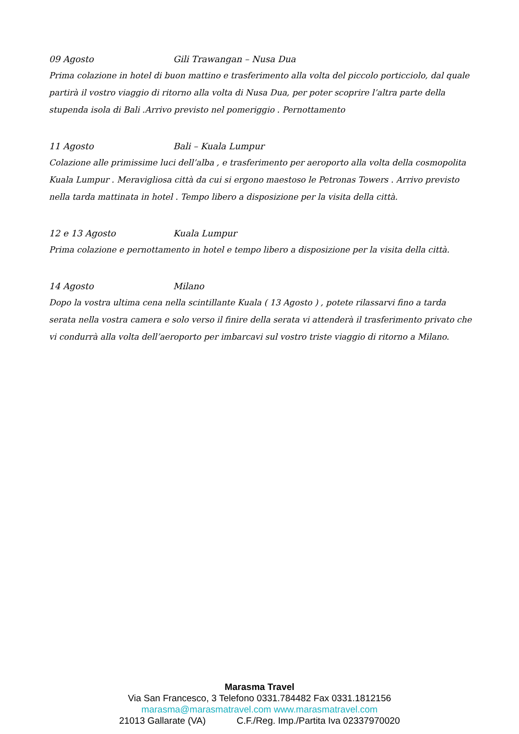09 Agosto Gili Trawangan – Nusa Dua
Prima colazione in hotel di buon mattino e trasferimento alla volta del piccolo porticciolo, dal quale partirà il vostro viaggio di ritorno alla volta di Nusa Dua, per poter scoprire l’altra parte della stupenda isola di Bali .Arrivo previsto nel pomeriggio . Pernottamento
11 Agosto Bali – Kuala Lumpur
Colazione alle primissime luci dell’alba , e trasferimento per aeroporto alla volta della cosmopolita Kuala Lumpur . Meravigliosa città da cui si ergono maestoso le Petronas Towers . Arrivo previsto nella tarda mattinata in hotel . Tempo libero a disposizione per la visita della città.
12 e 13 Agosto Kuala Lumpur
Prima colazione e pernottamento in hotel e tempo libero a disposizione per la visita della città.
14 Agosto Milano
Dopo la vostra ultima cena nella scintillante Kuala ( 13 Agosto ) , potete rilassarvi fino a tarda serata nella vostra camera e solo verso il finire della serata vi attenderà il trasferimento privato che vi condurrà alla volta dell’aeroporto per imbarcavi sul vostro triste viaggio di ritorno a Milano.
Marasma Travel
Via San Francesco, 3 Telefono 0331.784482 Fax 0331.1812156
marasma@marasmatravel.com www.marasmatravel.com
21013 Gallarate (VA) C.F./Reg. Imp./Partita Iva 02337970020